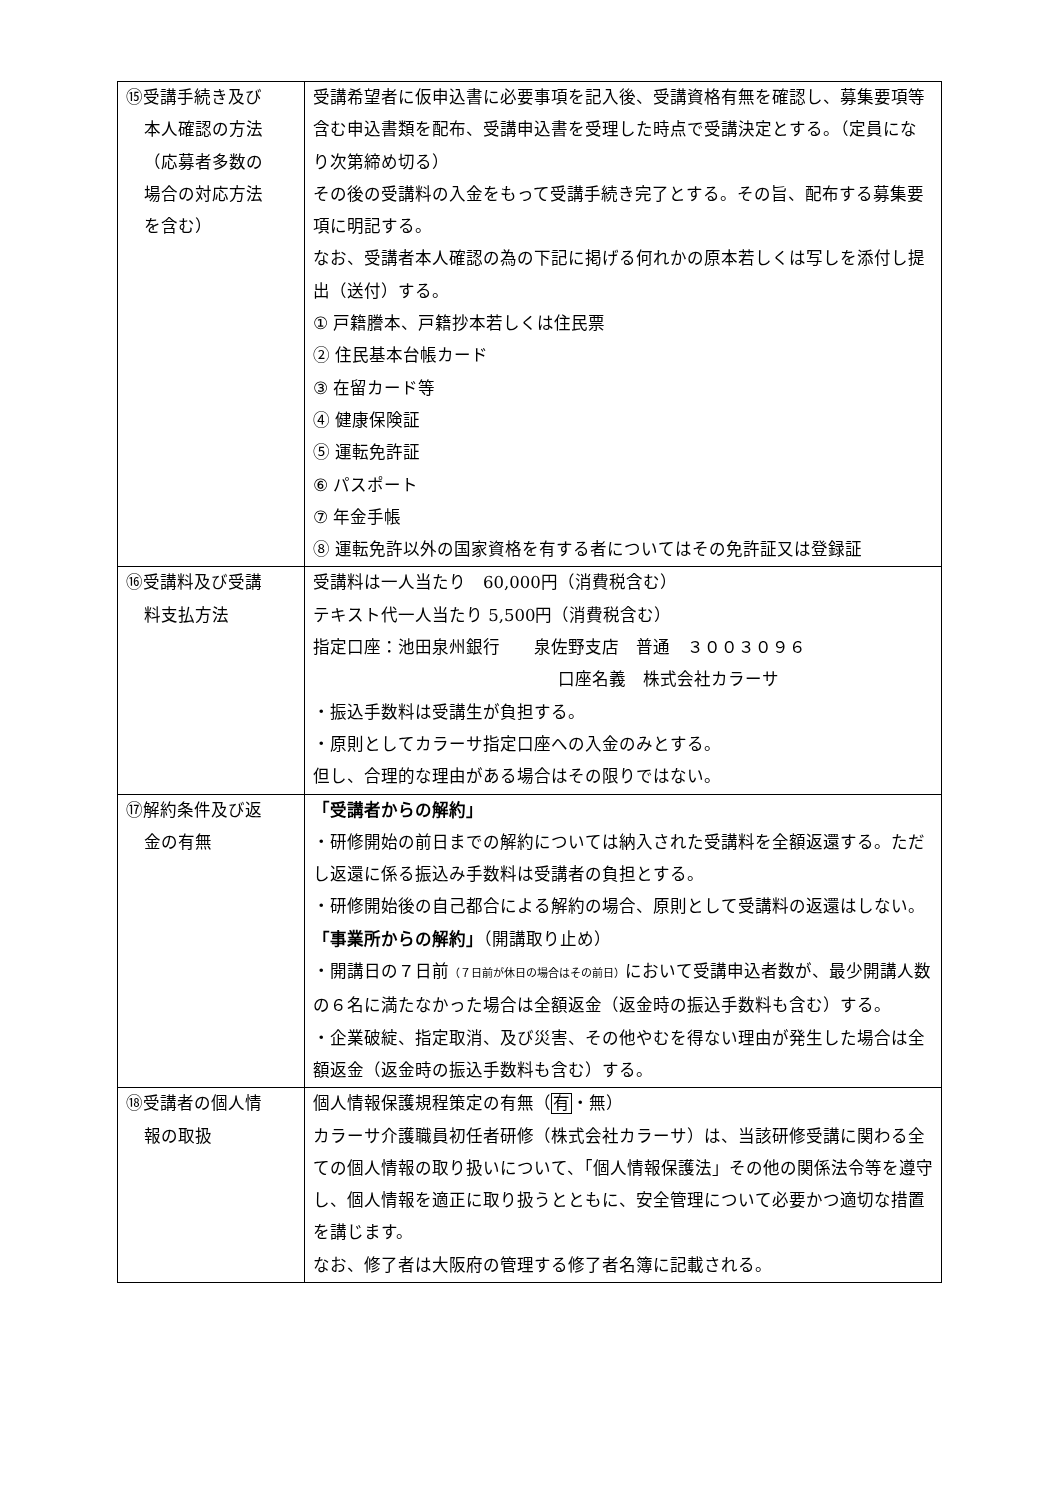| ⑮受講手続き及び 本人確認の方法 （応募者多数の 場合の対応方法 を含む） | 受講希望者に仮申込書に必要事項を記入後、受講資格有無を確認し、募集要項等含む申込書類を配布、受講申込書を受理した時点で受講決定とする。（定員になり次第締め切る） その後の受講料の入金をもって受講手続き完了とする。その旨、配布する募集要項に明記する。 なお、受講者本人確認の為の下記に掲げる何れかの原本若しくは写しを添付し提出（送付）する。 ① 戸籍謄本、戸籍抄本若しくは住民票 ② 住民基本台帳カード ③ 在留カード等 ④ 健康保険証 ⑤ 運転免許証 ⑥ パスポート ⑦ 年金手帳 ⑧ 運転免許以外の国家資格を有する者についてはその免許証又は登録証 |
| ⑯受講料及び受講 料支払方法 | 受講料は一人当たり 60,000円（消費税含む） テキスト代一人当たり 5,500円（消費税含む） 指定口座：池田泉州銀行 泉佐野支店 普通 ３００３０９６ 口座名義 株式会社カラーサ ・振込手数料は受講生が負担する。 ・原則としてカラーサ指定口座への入金のみとする。 但し、合理的な理由がある場合はその限りではない。 |
| ⑰解約条件及び返 金の有無 | 「受講者からの解約」 ・研修開始の前日までの解約については納入された受講料を全額返還する。ただし返還に係る振込み手数料は受講者の負担とする。 ・研修開始後の自己都合による解約の場合、原則として受講料の返還はしない。 「事業所からの解約」 （開講取り止め） ・開講日の７日前 （７日前が休日の場合はその前日） において受講申込者数が、最少開講人数の６名に満たなかった場合は全額返金（返金時の振込手数料も含む）する。 ・企業破綻、指定取消、及び災害、その他やむを得ない理由が発生した場合は全額返金（返金時の振込手数料も含む）する。 |
| ⑱受講者の個人情 報の取扱 | 個人情報保護規程策定の有無（ 有 ・無） カラーサ介護職員初任者研修（株式会社カラーサ）は、当該研修受講に関わる全ての個人情報の取り扱いについて、「個人情報保護法」その他の関係法令等を遵守し、個人情報を適正に取り扱うとともに、安全管理について必要かつ適切な措置を講じます。 なお、修了者は大阪府の管理する修了者名簿に記載される。 |